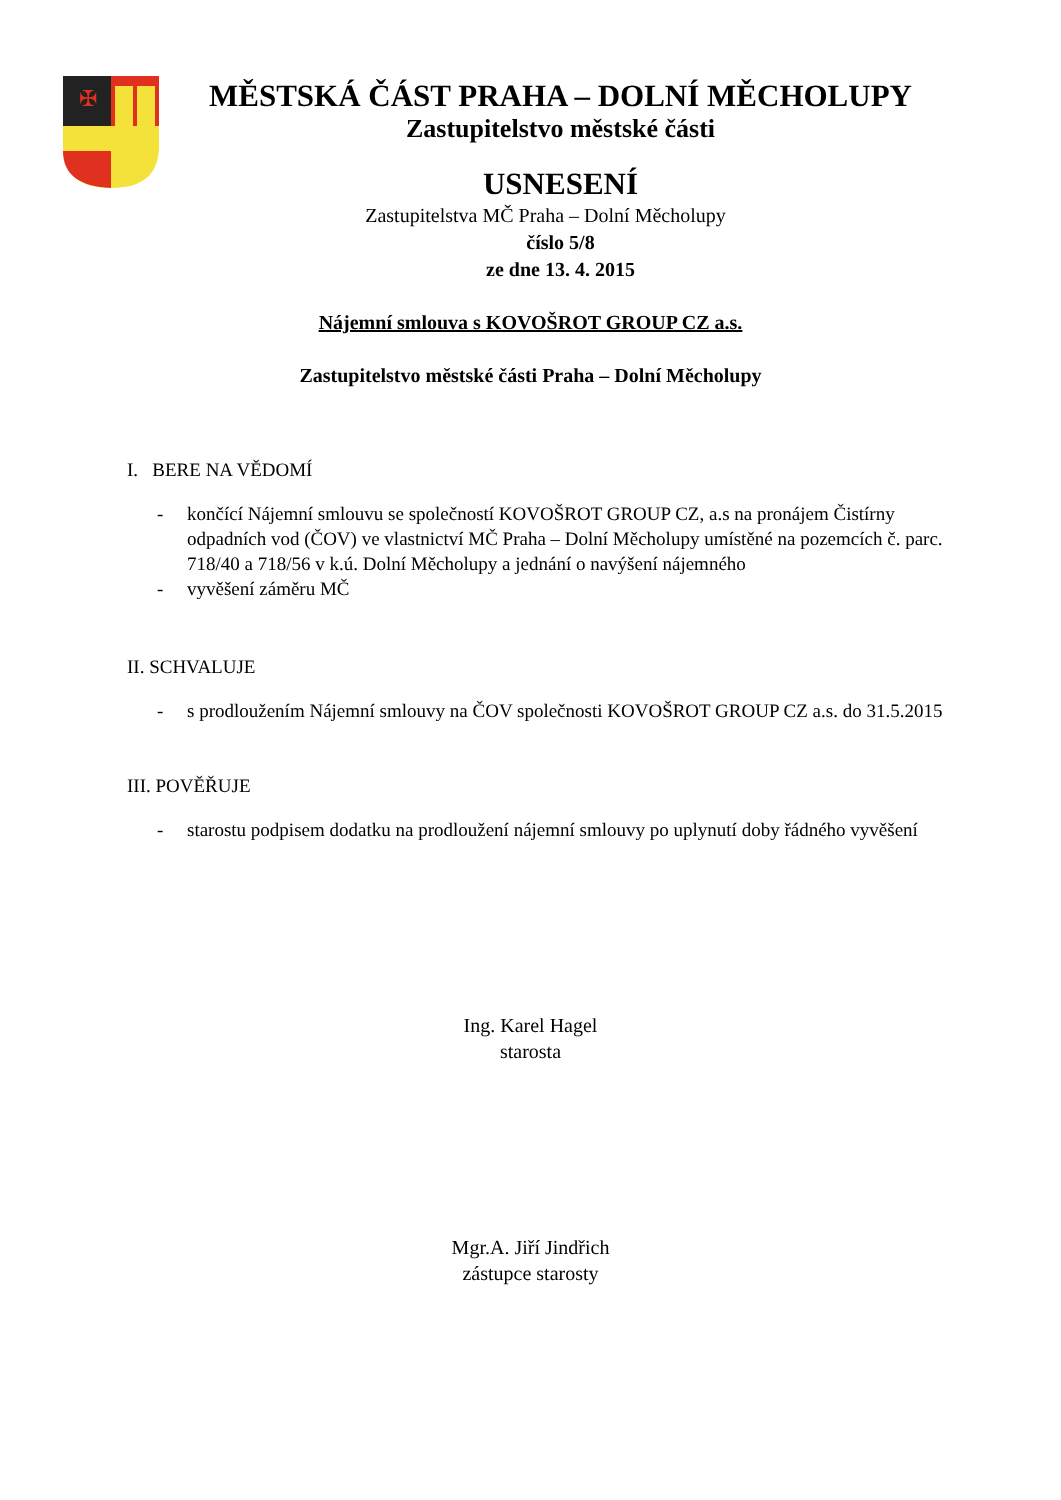✠
MĚSTSKÁ ČÁST PRAHA – DOLNÍ MĚCHOLUPY
Zastupitelstvo městské části
USNESENÍ
Zastupitelstva MČ Praha – Dolní Měcholupy
číslo 5/8
ze dne 13. 4. 2015
Nájemní smlouva s KOVOŠROT GROUP CZ a.s.
Zastupitelstvo městské části Praha – Dolní Měcholupy
I. BERE NA VĚDOMÍ
- končící Nájemní smlouvu se společností KOVOŠROT GROUP CZ, a.s na pronájem Čistírny odpadních vod (ČOV) ve vlastnictví MČ Praha – Dolní Měcholupy umístěné na pozemcích č. parc. 718/40 a 718/56 v k.ú. Dolní Měcholupy a jednání o navýšení nájemného
- vyvěšení záměru MČ
II. SCHVALUJE
- s prodloužením Nájemní smlouvy na ČOV společnosti KOVOŠROT GROUP CZ a.s. do 31.5.2015
III. POVĚŘUJE
- starostu podpisem dodatku na prodloužení nájemní smlouvy po uplynutí doby řádného vyvěšení
Ing. Karel Hagel
starosta
Mgr.A. Jiří Jindřich
zástupce starosty